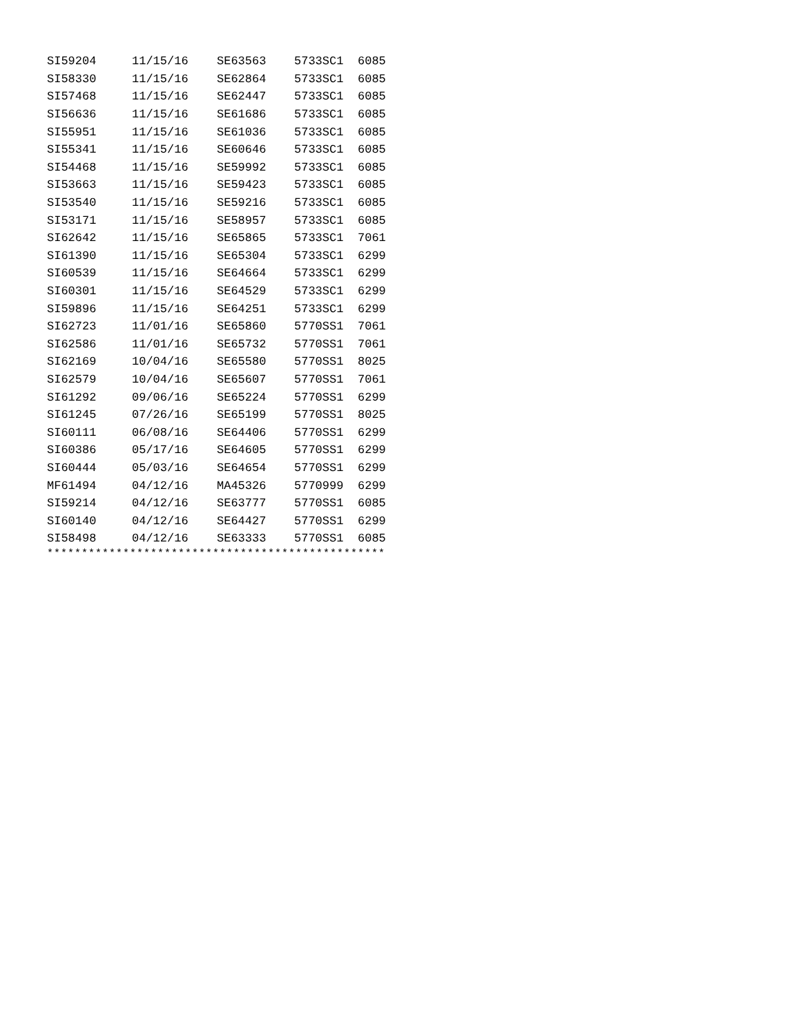| SI59204 | 11/15/16 | SE63563 | 5733SC1 | 6085 |
| SI58330 | 11/15/16 | SE62864 | 5733SC1 | 6085 |
| SI57468 | 11/15/16 | SE62447 | 5733SC1 | 6085 |
| SI56636 | 11/15/16 | SE61686 | 5733SC1 | 6085 |
| SI55951 | 11/15/16 | SE61036 | 5733SC1 | 6085 |
| SI55341 | 11/15/16 | SE60646 | 5733SC1 | 6085 |
| SI54468 | 11/15/16 | SE59992 | 5733SC1 | 6085 |
| SI53663 | 11/15/16 | SE59423 | 5733SC1 | 6085 |
| SI53540 | 11/15/16 | SE59216 | 5733SC1 | 6085 |
| SI53171 | 11/15/16 | SE58957 | 5733SC1 | 6085 |
| SI62642 | 11/15/16 | SE65865 | 5733SC1 | 7061 |
| SI61390 | 11/15/16 | SE65304 | 5733SC1 | 6299 |
| SI60539 | 11/15/16 | SE64664 | 5733SC1 | 6299 |
| SI60301 | 11/15/16 | SE64529 | 5733SC1 | 6299 |
| SI59896 | 11/15/16 | SE64251 | 5733SC1 | 6299 |
| SI62723 | 11/01/16 | SE65860 | 5770SS1 | 7061 |
| SI62586 | 11/01/16 | SE65732 | 5770SS1 | 7061 |
| SI62169 | 10/04/16 | SE65580 | 5770SS1 | 8025 |
| SI62579 | 10/04/16 | SE65607 | 5770SS1 | 7061 |
| SI61292 | 09/06/16 | SE65224 | 5770SS1 | 6299 |
| SI61245 | 07/26/16 | SE65199 | 5770SS1 | 8025 |
| SI60111 | 06/08/16 | SE64406 | 5770SS1 | 6299 |
| SI60386 | 05/17/16 | SE64605 | 5770SS1 | 6299 |
| SI60444 | 05/03/16 | SE64654 | 5770SS1 | 6299 |
| MF61494 | 04/12/16 | MA45326 | 5770999 | 6299 |
| SI59214 | 04/12/16 | SE63777 | 5770SS1 | 6085 |
| SI60140 | 04/12/16 | SE64427 | 5770SS1 | 6299 |
| SI58498 | 04/12/16 | SE63333 | 5770SS1 | 6085 |
*************************************************